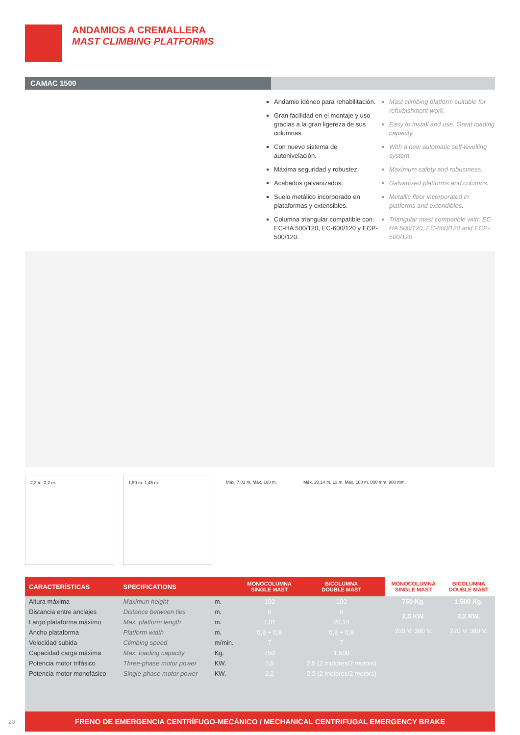ANDAMIOS A CREMALLERA
MAST CLIMBING PLATFORMS
CAMAC 1500
Andamio idóneo para rehabilitación.
Gran facilidad en el montaje y uso gracias a la gran ligereza de sus columnas.
Con nuevo sistema de autonivelación.
Máxima seguridad y robustez.
Acabados galvanizados.
Suelo metálico incorporado en plataformas y extensibles.
Columna triangular compatible con: EC-HA 500/120, EC-600/120 y ECP-500/120.
Mast climbing platform suitable for refurbishment work.
Easy to install and use. Great loading capacity.
With a new automatic self-levelling system.
Maximum safety and robustness.
Galvanized platforms and columns.
Metallic floor incorporated in platforms and extendibles.
Triangular mast compatible with: EC-HA 500/120, EC-600/120 and ECP-500/120.
2,3 m. 2,2 m. 1,50 m. 1,45 m. Máx. 7,01 m. Máx. 100 m.
Máx. 20,14 m. 13 m. Máx. 100 m. 800 mm. 900 mm.
| CARACTERÍSTICAS | SPECIFICATIONS | | MONOCOLUMNA SINGLE MAST | BICOLUMNA DOUBLE MAST | MONOCOLUMNA SINGLE MAST | BICOLUMNA DOUBLE MAST |
| --- | --- | --- | --- | --- | --- | --- |
| Altura máxima | Maximun height | m. | 100 | 100 | 750 Kg. 2,5 KW. 220 V. 380 V. | 1.500 Kg. 2,2 KW. 220 V. 380 V. |
| Distancia entre anclajes | Distance between ties | m. | 6 | 6 | | |
| Largo plataforma máximo | Max. platform length | m. | 7,01 | 20,14 | | |
| Ancho plataforma | Platform width | m. | 0,9 + 0,8 | 0,9 + 0,8 | | |
| Velocidad subida | Climbing speed | m/min. | 7 | 7 | | |
| Capacidad carga máxima | Max. loading capacity | Kg. | 750 | 1.500 | | |
| Potencia motor trifásico | Three-phase motor power | KW. | 2,5 | 2,5 (2 motores/2 motors ) | | |
| Potencia motor monofásico | Single-phase motor power | KW. | 2,2 | 2,2 (2 motores/2 motors ) | | |
FRENO DE EMERGENCIA CENTRÍFUGO-MECÁNICO / MECHANICAL CENTRIFUGAL EMERGENCY BRAKE
20